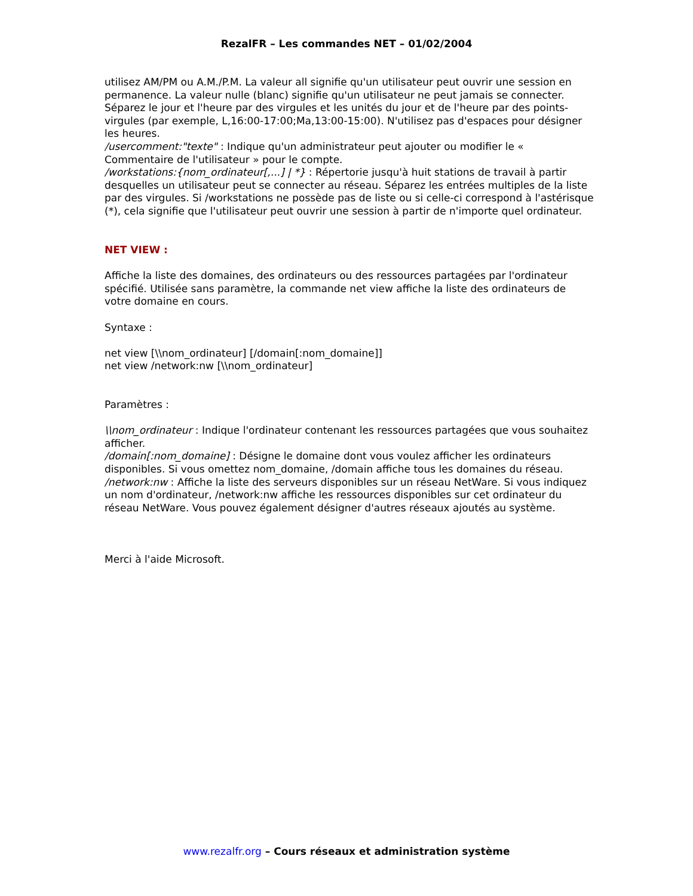RezalFR – Les commandes NET – 01/02/2004
utilisez AM/PM ou A.M./P.M. La valeur all signifie qu'un utilisateur peut ouvrir une session en permanence. La valeur nulle (blanc) signifie qu'un utilisateur ne peut jamais se connecter. Séparez le jour et l'heure par des virgules et les unités du jour et de l'heure par des points-virgules (par exemple, L,16:00-17:00;Ma,13:00-15:00). N'utilisez pas d'espaces pour désigner les heures.
/usercomment:"texte" : Indique qu'un administrateur peut ajouter ou modifier le « Commentaire de l'utilisateur » pour le compte.
/workstations:{nom_ordinateur[,...] | *} : Répertorie jusqu'à huit stations de travail à partir desquelles un utilisateur peut se connecter au réseau. Séparez les entrées multiples de la liste par des virgules. Si /workstations ne possède pas de liste ou si celle-ci correspond à l'astérisque (*), cela signifie que l'utilisateur peut ouvrir une session à partir de n'importe quel ordinateur.
NET VIEW :
Affiche la liste des domaines, des ordinateurs ou des ressources partagées par l'ordinateur spécifié. Utilisée sans paramètre, la commande net view affiche la liste des ordinateurs de votre domaine en cours.
Syntaxe :
net view [\\nom_ordinateur] [/domain[:nom_domaine]]
net view /network:nw [\\nom_ordinateur]
Paramètres :
\\nom_ordinateur : Indique l'ordinateur contenant les ressources partagées que vous souhaitez afficher.
/domain[:nom_domaine] : Désigne le domaine dont vous voulez afficher les ordinateurs disponibles. Si vous omettez nom_domaine, /domain affiche tous les domaines du réseau.
/network:nw : Affiche la liste des serveurs disponibles sur un réseau NetWare. Si vous indiquez un nom d'ordinateur, /network:nw affiche les ressources disponibles sur cet ordinateur du réseau NetWare. Vous pouvez également désigner d'autres réseaux ajoutés au système.
Merci à l'aide Microsoft.
www.rezalfr.org – Cours réseaux et administration système